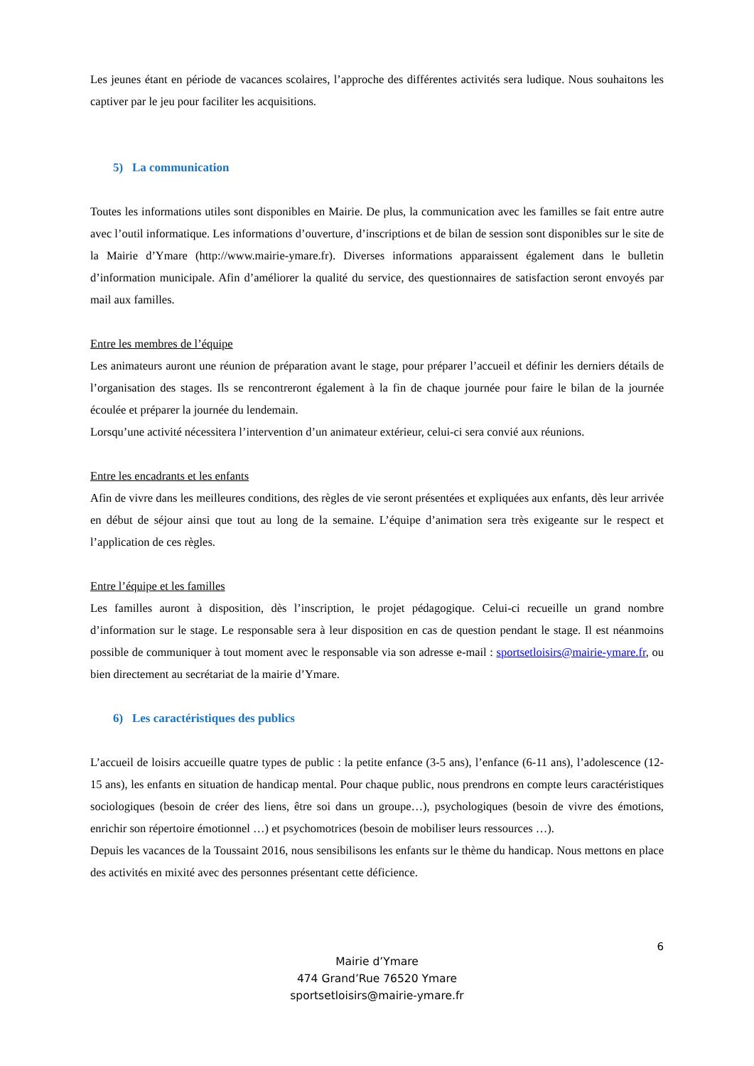Les jeunes étant en période de vacances scolaires, l’approche des différentes activités sera ludique. Nous souhaitons les captiver par le jeu pour faciliter les acquisitions.
5) La communication
Toutes les informations utiles sont disponibles en Mairie. De plus, la communication avec les familles se fait entre autre avec l’outil informatique. Les informations d’ouverture, d’inscriptions et de bilan de session sont disponibles sur le site de la Mairie d’Ymare (http://www.mairie-ymare.fr). Diverses informations apparaissent également dans le bulletin d’information municipale. Afin d’améliorer la qualité du service, des questionnaires de satisfaction seront envoyés par mail aux familles.
Entre les membres de l’équipe
Les animateurs auront une réunion de préparation avant le stage, pour préparer l’accueil et définir les derniers détails de l’organisation des stages. Ils se rencontreront également à la fin de chaque journée pour faire le bilan de la journée écoulée et préparer la journée du lendemain.
Lorsqu’une activité nécessitera l’intervention d’un animateur extérieur, celui-ci sera convié aux réunions.
Entre les encadrants et les enfants
Afin de vivre dans les meilleures conditions, des règles de vie seront présentées et expliquées aux enfants, dès leur arrivée en début de séjour ainsi que tout au long de la semaine. L’équipe d’animation sera très exigeante sur le respect et l’application de ces règles.
Entre l’équipe et les familles
Les familles auront à disposition, dès l’inscription, le projet pédagogique. Celui-ci recueille un grand nombre d’information sur le stage. Le responsable sera à leur disposition en cas de question pendant le stage. Il est néanmoins possible de communiquer à tout moment avec le responsable via son adresse e-mail : sportsetloisirs@mairie-ymare.fr, ou bien directement au secrétariat de la mairie d’Ymare.
6) Les caractéristiques des publics
L’accueil de loisirs accueille quatre types de public : la petite enfance (3-5 ans), l’enfance (6-11 ans), l’adolescence (12-15 ans), les enfants en situation de handicap mental. Pour chaque public, nous prendrons en compte leurs caractéristiques sociologiques (besoin de créer des liens, être soi dans un groupe…), psychologiques (besoin de vivre des émotions, enrichir son répertoire émotionnel …) et psychomotrices (besoin de mobiliser leurs ressources …).
Depuis les vacances de la Toussaint 2016, nous sensibilisons les enfants sur le thème du handicap. Nous mettons en place des activités en mixité avec des personnes présentant cette déficience.
6
Mairie d’Ymare
474 Grand’Rue 76520 Ymare
sportsetloisirs@mairie-ymare.fr